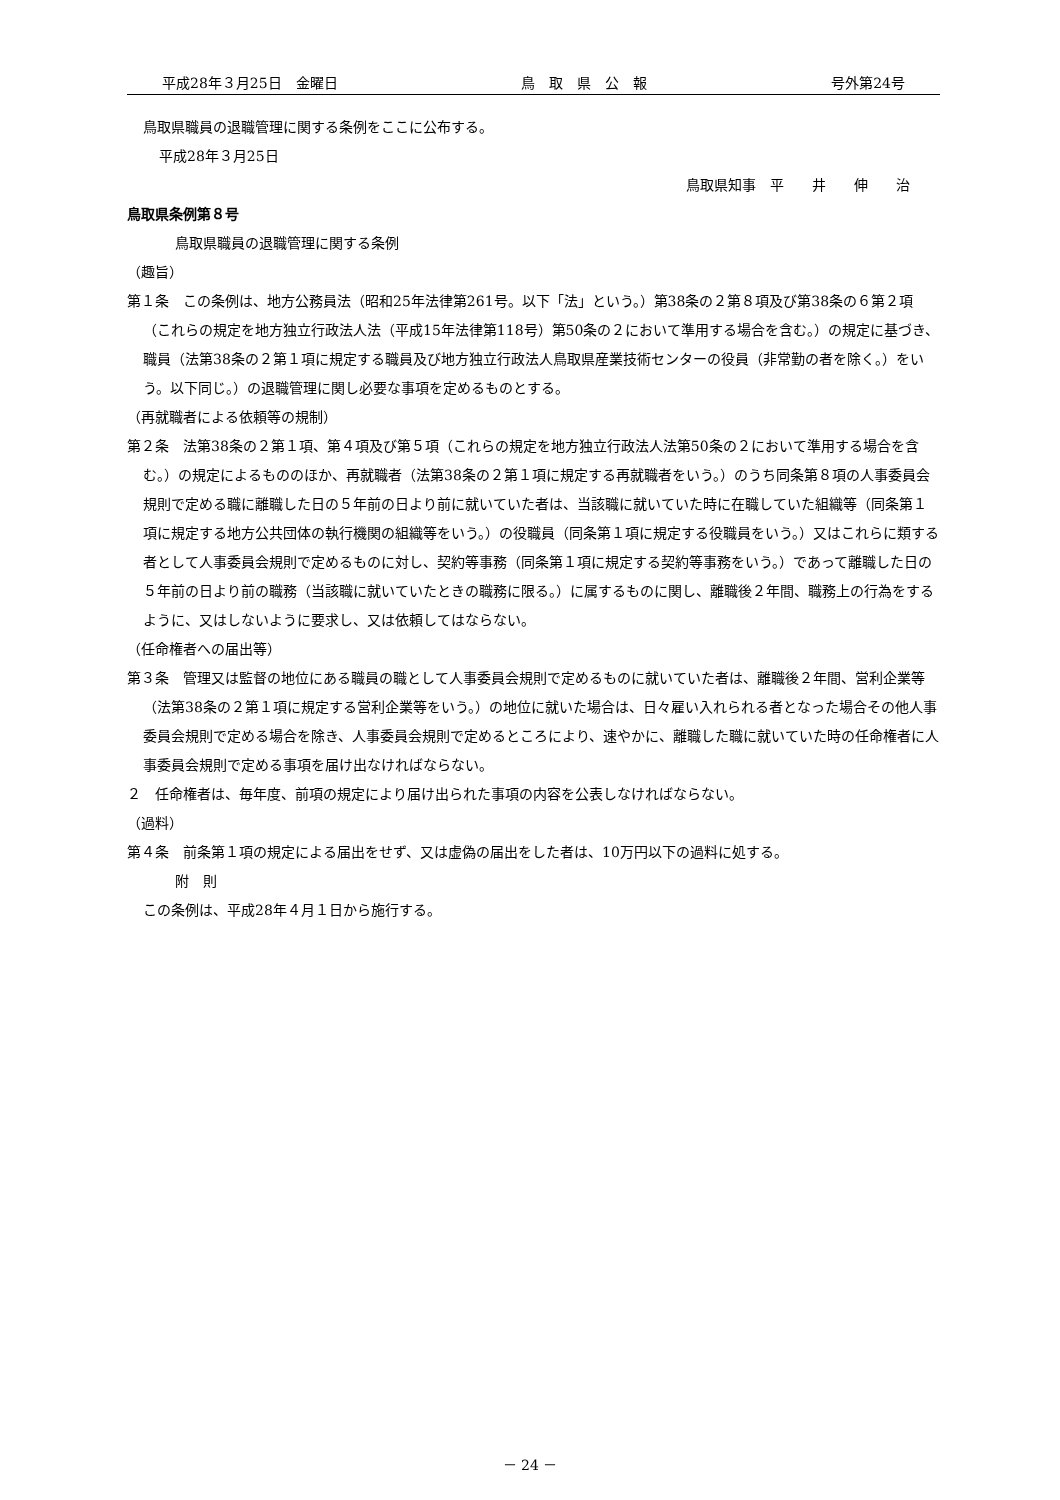平成28年３月25日　金曜日 鳥　取　県　公　報 号外第24号
鳥取県職員の退職管理に関する条例をここに公布する。
平成28年３月25日
鳥取県知事　平　　井　　伸　　治
鳥取県条例第８号
鳥取県職員の退職管理に関する条例
（趣旨）
第１条　この条例は、地方公務員法（昭和25年法律第261号。以下「法」という。）第38条の２第８項及び第38条の６第２項（これらの規定を地方独立行政法人法（平成15年法律第118号）第50条の２において準用する場合を含む。）の規定に基づき、職員（法第38条の２第１項に規定する職員及び地方独立行政法人鳥取県産業技術センターの役員（非常勤の者を除く。）をいう。以下同じ。）の退職管理に関し必要な事項を定めるものとする。
（再就職者による依頼等の規制）
第２条　法第38条の２第１項、第４項及び第５項（これらの規定を地方独立行政法人法第50条の２において準用する場合を含む。）の規定によるもののほか、再就職者（法第38条の２第１項に規定する再就職者をいう。）のうち同条第８項の人事委員会規則で定める職に離職した日の５年前の日より前に就いていた者は、当該職に就いていた時に在職していた組織等（同条第１項に規定する地方公共団体の執行機関の組織等をいう。）の役職員（同条第１項に規定する役職員をいう。）又はこれらに類する者として人事委員会規則で定めるものに対し、契約等事務（同条第１項に規定する契約等事務をいう。）であって離職した日の５年前の日より前の職務（当該職に就いていたときの職務に限る。）に属するものに関し、離職後２年間、職務上の行為をするように、又はしないように要求し、又は依頼してはならない。
（任命権者への届出等）
第３条　管理又は監督の地位にある職員の職として人事委員会規則で定めるものに就いていた者は、離職後２年間、営利企業等（法第38条の２第１項に規定する営利企業等をいう。）の地位に就いた場合は、日々雇い入れられる者となった場合その他人事委員会規則で定める場合を除き、人事委員会規則で定めるところにより、速やかに、離職した職に就いていた時の任命権者に人事委員会規則で定める事項を届け出なければならない。
２　任命権者は、毎年度、前項の規定により届け出られた事項の内容を公表しなければならない。
（過料）
第４条　前条第１項の規定による届出をせず、又は虚偽の届出をした者は、10万円以下の過料に処する。
附　則
この条例は、平成28年４月１日から施行する。
－ 24 －